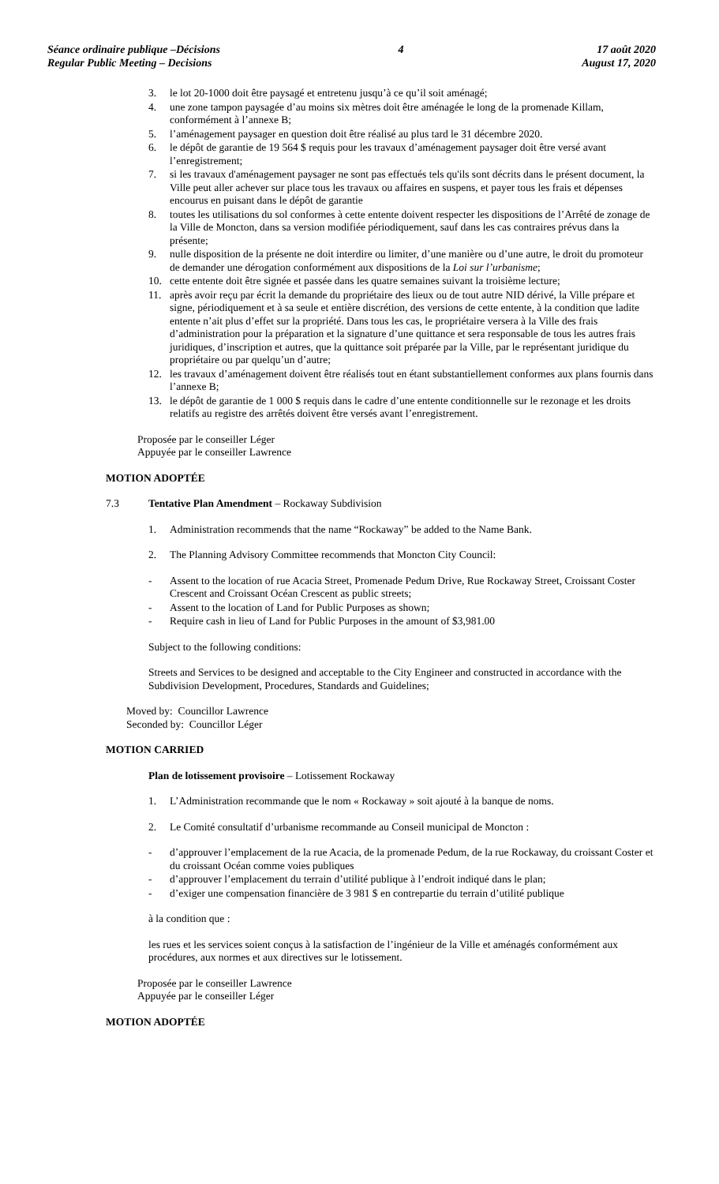Séance ordinaire publique –Décisions
Regular Public Meeting – Decisions
4 17 août 2020
August 17, 2020
3. le lot 20-1000 doit être paysagé et entretenu jusqu’à ce qu’il soit aménagé;
4. une zone tampon paysagée d’au moins six mètres doit être aménagée le long de la promenade Killam, conformément à l’annexe B;
5. l’aménagement paysager en question doit être réalisé au plus tard le 31 décembre 2020.
6. le dépôt de garantie de 19 564 $ requis pour les travaux d’aménagement paysager doit être versé avant l’enregistrement;
7. si les travaux d'aménagement paysager ne sont pas effectués tels qu'ils sont décrits dans le présent document, la Ville peut aller achever sur place tous les travaux ou affaires en suspens, et payer tous les frais et dépenses encourus en puisant dans le dépôt de garantie
8. toutes les utilisations du sol conformes à cette entente doivent respecter les dispositions de l’Arrêté de zonage de la Ville de Moncton, dans sa version modifiée périodiquement, sauf dans les cas contraires prévus dans la présente;
9. nulle disposition de la présente ne doit interdire ou limiter, d’une manière ou d’une autre, le droit du promoteur de demander une dérogation conformément aux dispositions de la Loi sur l’urbanisme;
10. cette entente doit être signée et passée dans les quatre semaines suivant la troisième lecture;
11. après avoir reçu par écrit la demande du propriétaire des lieux ou de tout autre NID dérivé, la Ville prépare et signe, périodiquement et à sa seule et entière discrétion, des versions de cette entente, à la condition que ladite entente n’ait plus d’effet sur la propriété. Dans tous les cas, le propriétaire versera à la Ville des frais d’administration pour la préparation et la signature d’une quittance et sera responsable de tous les autres frais juridiques, d’inscription et autres, que la quittance soit préparée par la Ville, par le représentant juridique du propriétaire ou par quelqu’un d’autre;
12. les travaux d’aménagement doivent être réalisés tout en étant substantiellement conformes aux plans fournis dans l’annexe B;
13. le dépôt de garantie de 1 000 $ requis dans le cadre d’une entente conditionnelle sur le rezonage et les droits relatifs au registre des arrêtés doivent être versés avant l’enregistrement.
Proposée par le conseiller Léger
Appuyée par le conseiller Lawrence
MOTION ADOPTÉE
7.3 Tentative Plan Amendment – Rockaway Subdivision
1. Administration recommends that the name “Rockaway” be added to the Name Bank.
2. The Planning Advisory Committee recommends that Moncton City Council:
- Assent to the location of rue Acacia Street, Promenade Pedum Drive, Rue Rockaway Street, Croissant Coster Crescent and Croissant Océan Crescent as public streets;
- Assent to the location of Land for Public Purposes as shown;
- Require cash in lieu of Land for Public Purposes in the amount of $3,981.00
Subject to the following conditions:
Streets and Services to be designed and acceptable to the City Engineer and constructed in accordance with the Subdivision Development, Procedures, Standards and Guidelines;
Moved by: Councillor Lawrence
Seconded by: Councillor Léger
MOTION CARRIED
Plan de lotissement provisoire – Lotissement Rockaway
1. L’Administration recommande que le nom « Rockaway » soit ajouté à la banque de noms.
2. Le Comité consultatif d’urbanisme recommande au Conseil municipal de Moncton :
- d’approuver l’emplacement de la rue Acacia, de la promenade Pedum, de la rue Rockaway, du croissant Coster et du croissant Océan comme voies publiques
- d’approuver l’emplacement du terrain d’utilité publique à l’endroit indiqué dans le plan;
- d’exiger une compensation financière de 3 981 $ en contrepartie du terrain d’utilité publique
à la condition que :
les rues et les services soient conçus à la satisfaction de l’ingénieur de la Ville et aménagés conformément aux procédures, aux normes et aux directives sur le lotissement.
Proposée par le conseiller Lawrence
Appuyée par le conseiller Léger
MOTION ADOPTÉE